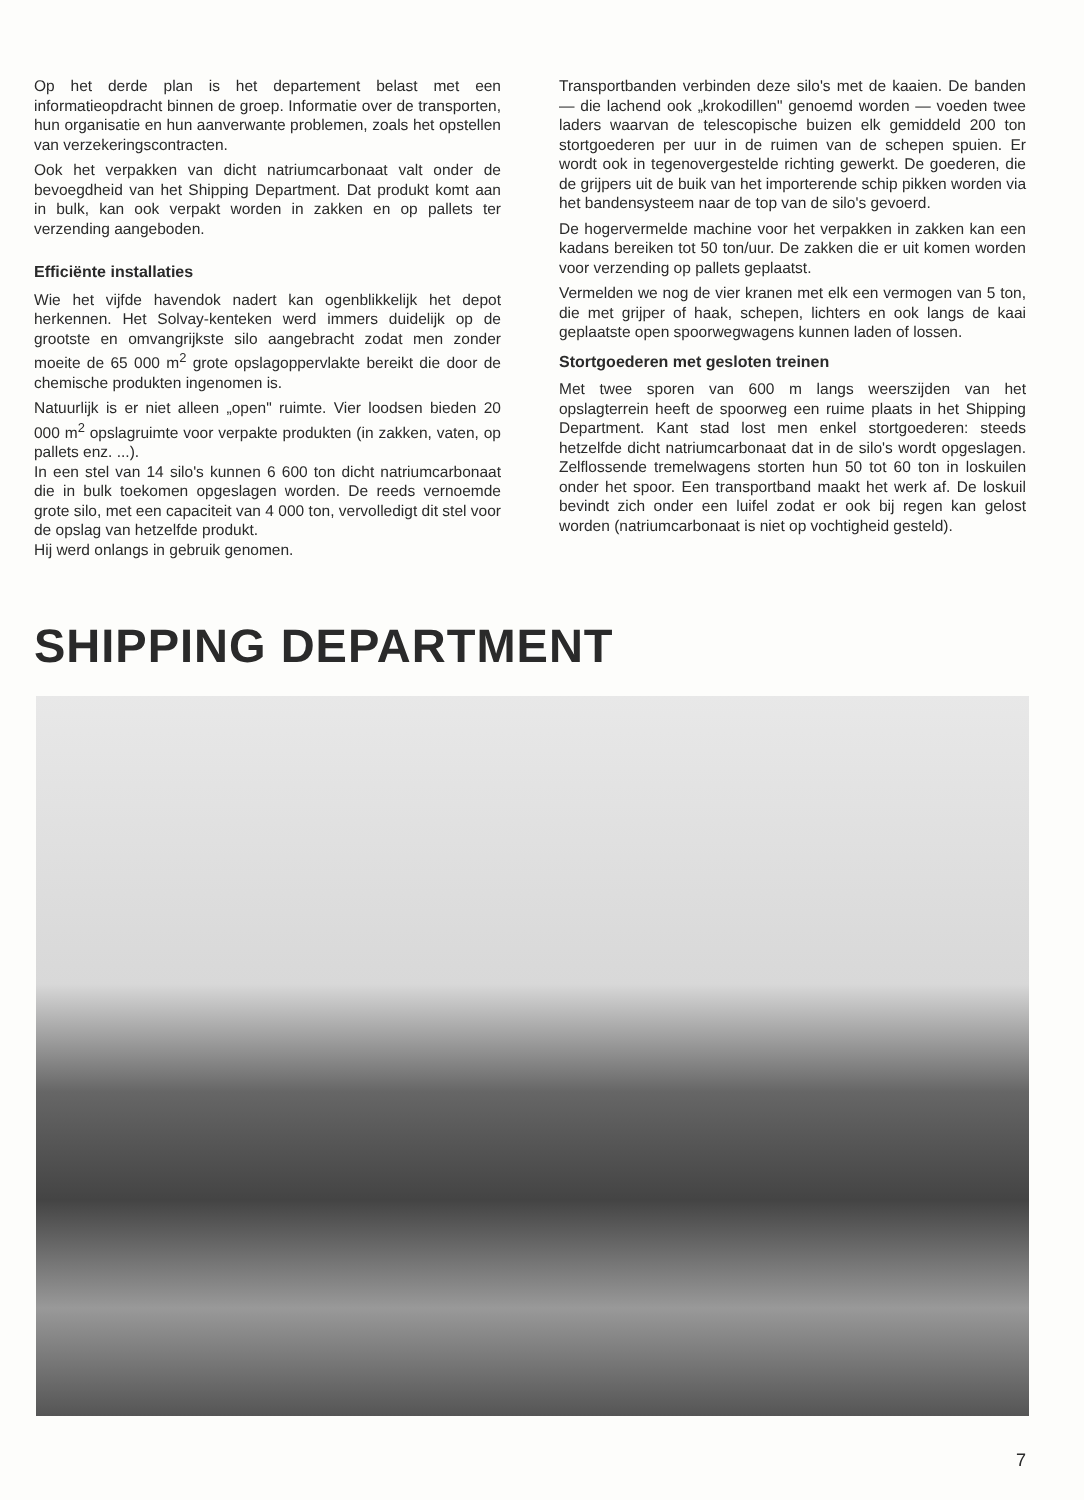Op het derde plan is het departement belast met een informatieopdracht binnen de groep. Informatie over de transporten, hun organisatie en hun aanverwante problemen, zoals het opstellen van verzekeringscontracten.
Ook het verpakken van dicht natriumcarbonaat valt onder de bevoegdheid van het Shipping Department. Dat produkt komt aan in bulk, kan ook verpakt worden in zakken en op pallets ter verzending aangeboden.
Efficiënte installaties
Wie het vijfde havendok nadert kan ogenblikkelijk het depot herkennen. Het Solvay-kenteken werd immers duidelijk op de grootste en omvangrijkste silo aangebracht zodat men zonder moeite de 65 000 m<sup>2</sup> grote opslagoppervlakte bereikt die door de chemische produkten ingenomen is.
Natuurlijk is er niet alleen „open" ruimte. Vier loodsen bieden 20 000 m<sup>2</sup> opslagruimte voor verpakte produkten (in zakken, vaten, op pallets enz. ...).
In een stel van 14 silo's kunnen 6 600 ton dicht natriumcarbonaat die in bulk toekomen opgeslagen worden. De reeds vernoemde grote silo, met een capaciteit van 4 000 ton, vervolledigt dit stel voor de opslag van hetzelfde produkt.
Hij werd onlangs in gebruik genomen.
Transportbanden verbinden deze silo's met de kaaien. De banden — die lachend ook „krokodillen" genoemd worden — voeden twee laders waarvan de telescopische buizen elk gemiddeld 200 ton stortgoederen per uur in de ruimen van de schepen spuien. Er wordt ook in tegenovergestelde richting gewerkt. De goederen, die de grijpers uit de buik van het importerende schip pikken worden via het bandensysteem naar de top van de silo's gevoerd.
De hogervermelde machine voor het verpakken in zakken kan een kadans bereiken tot 50 ton/uur. De zakken die er uit komen worden voor verzending op pallets geplaatst.
Vermelden we nog de vier kranen met elk een vermogen van 5 ton, die met grijper of haak, schepen, lichters en ook langs de kaai geplaatste open spoorwegwagens kunnen laden of lossen.
Stortgoederen met gesloten treinen
Met twee sporen van 600 m langs weerszijden van het opslagterrein heeft de spoorweg een ruime plaats in het Shipping Department. Kant stad lost men enkel stortgoederen: steeds hetzelfde dicht natriumcarbonaat dat in de silo's wordt opgeslagen. Zelflossende tremelwagens storten hun 50 tot 60 ton in loskuilen onder het spoor. Een transportband maakt het werk af. De loskuil bevindt zich onder een luifel zodat er ook bij regen kan gelost worden (natriumcarbonaat is niet op vochtigheid gesteld).
SHIPPING DEPARTMENT
7